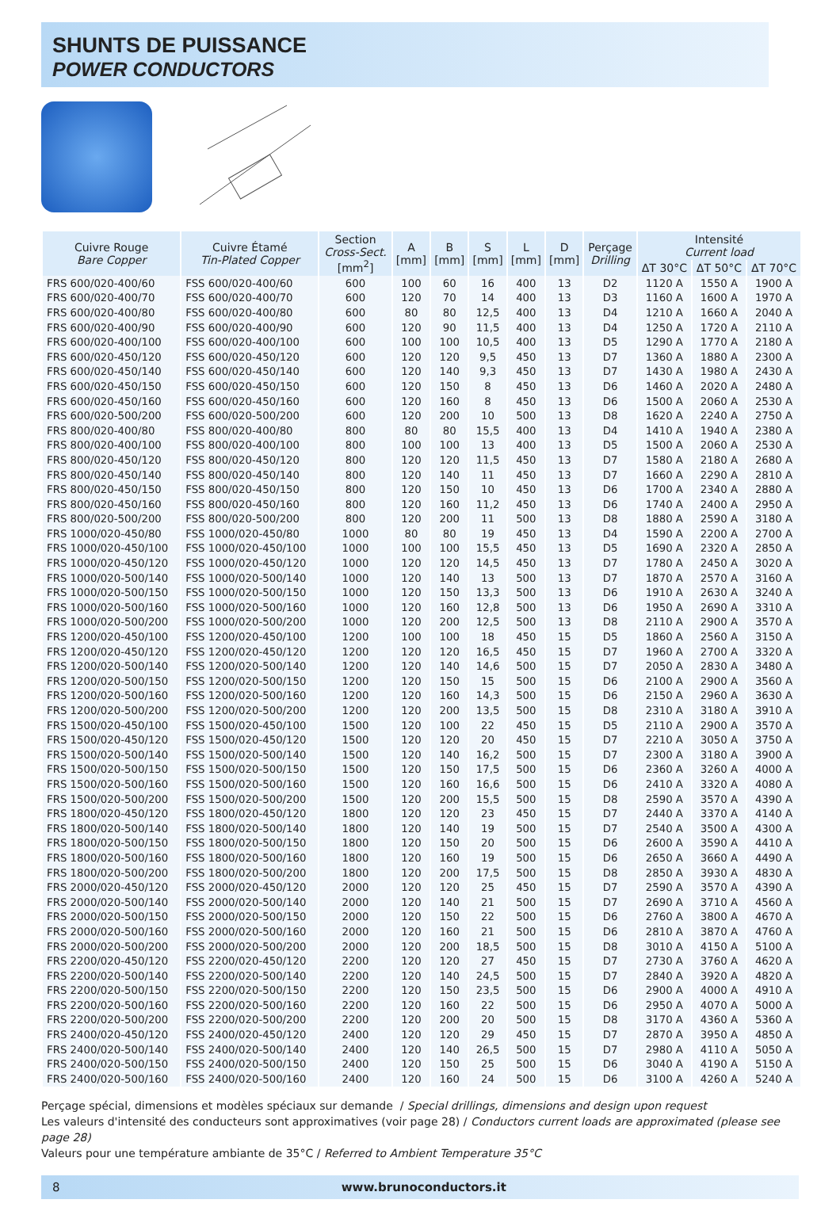SHUNTS DE PUISSANCE
POWER CONDUCTORS
| Cuivre Rouge Bare Copper | Cuivre Étamé Tin-Plated Copper | Section Cross-Sect. [mm<sup>2</sup>] | A [mm] | B [mm] | S [mm] | L [mm] | D [mm] | Perçage Drilling | Intensité Current load | | |
| --- | --- | --- | --- | --- | --- | --- | --- | --- | --- | --- | --- |
| | | | | | | | | | ΔT 30°C | ΔT 50°C | ΔT 70°C |
| FRS 600/020-400/60 | FSS 600/020-400/60 | 600 | 100 | 60 | 16 | 400 | 13 | D2 | 1120 A | 1550 A | 1900 A |
| FRS 600/020-400/70 | FSS 600/020-400/70 | 600 | 120 | 70 | 14 | 400 | 13 | D3 | 1160 A | 1600 A | 1970 A |
| FRS 600/020-400/80 | FSS 600/020-400/80 | 600 | 80 | 80 | 12,5 | 400 | 13 | D4 | 1210 A | 1660 A | 2040 A |
| FRS 600/020-400/90 | FSS 600/020-400/90 | 600 | 120 | 90 | 11,5 | 400 | 13 | D4 | 1250 A | 1720 A | 2110 A |
| FRS 600/020-400/100 | FSS 600/020-400/100 | 600 | 100 | 100 | 10,5 | 400 | 13 | D5 | 1290 A | 1770 A | 2180 A |
| FRS 600/020-450/120 | FSS 600/020-450/120 | 600 | 120 | 120 | 9,5 | 450 | 13 | D7 | 1360 A | 1880 A | 2300 A |
| FRS 600/020-450/140 | FSS 600/020-450/140 | 600 | 120 | 140 | 9,3 | 450 | 13 | D7 | 1430 A | 1980 A | 2430 A |
| FRS 600/020-450/150 | FSS 600/020-450/150 | 600 | 120 | 150 | 8 | 450 | 13 | D6 | 1460 A | 2020 A | 2480 A |
| FRS 600/020-450/160 | FSS 600/020-450/160 | 600 | 120 | 160 | 8 | 450 | 13 | D6 | 1500 A | 2060 A | 2530 A |
| FRS 600/020-500/200 | FSS 600/020-500/200 | 600 | 120 | 200 | 10 | 500 | 13 | D8 | 1620 A | 2240 A | 2750 A |
| FRS 800/020-400/80 | FSS 800/020-400/80 | 800 | 80 | 80 | 15,5 | 400 | 13 | D4 | 1410 A | 1940 A | 2380 A |
| FRS 800/020-400/100 | FSS 800/020-400/100 | 800 | 100 | 100 | 13 | 400 | 13 | D5 | 1500 A | 2060 A | 2530 A |
| FRS 800/020-450/120 | FSS 800/020-450/120 | 800 | 120 | 120 | 11,5 | 450 | 13 | D7 | 1580 A | 2180 A | 2680 A |
| FRS 800/020-450/140 | FSS 800/020-450/140 | 800 | 120 | 140 | 11 | 450 | 13 | D7 | 1660 A | 2290 A | 2810 A |
| FRS 800/020-450/150 | FSS 800/020-450/150 | 800 | 120 | 150 | 10 | 450 | 13 | D6 | 1700 A | 2340 A | 2880 A |
| FRS 800/020-450/160 | FSS 800/020-450/160 | 800 | 120 | 160 | 11,2 | 450 | 13 | D6 | 1740 A | 2400 A | 2950 A |
| FRS 800/020-500/200 | FSS 800/020-500/200 | 800 | 120 | 200 | 11 | 500 | 13 | D8 | 1880 A | 2590 A | 3180 A |
| FRS 1000/020-450/80 | FSS 1000/020-450/80 | 1000 | 80 | 80 | 19 | 450 | 13 | D4 | 1590 A | 2200 A | 2700 A |
| FRS 1000/020-450/100 | FSS 1000/020-450/100 | 1000 | 100 | 100 | 15,5 | 450 | 13 | D5 | 1690 A | 2320 A | 2850 A |
| FRS 1000/020-450/120 | FSS 1000/020-450/120 | 1000 | 120 | 120 | 14,5 | 450 | 13 | D7 | 1780 A | 2450 A | 3020 A |
| FRS 1000/020-500/140 | FSS 1000/020-500/140 | 1000 | 120 | 140 | 13 | 500 | 13 | D7 | 1870 A | 2570 A | 3160 A |
| FRS 1000/020-500/150 | FSS 1000/020-500/150 | 1000 | 120 | 150 | 13,3 | 500 | 13 | D6 | 1910 A | 2630 A | 3240 A |
| FRS 1000/020-500/160 | FSS 1000/020-500/160 | 1000 | 120 | 160 | 12,8 | 500 | 13 | D6 | 1950 A | 2690 A | 3310 A |
| FRS 1000/020-500/200 | FSS 1000/020-500/200 | 1000 | 120 | 200 | 12,5 | 500 | 13 | D8 | 2110 A | 2900 A | 3570 A |
| FRS 1200/020-450/100 | FSS 1200/020-450/100 | 1200 | 100 | 100 | 18 | 450 | 15 | D5 | 1860 A | 2560 A | 3150 A |
| FRS 1200/020-450/120 | FSS 1200/020-450/120 | 1200 | 120 | 120 | 16,5 | 450 | 15 | D7 | 1960 A | 2700 A | 3320 A |
| FRS 1200/020-500/140 | FSS 1200/020-500/140 | 1200 | 120 | 140 | 14,6 | 500 | 15 | D7 | 2050 A | 2830 A | 3480 A |
| FRS 1200/020-500/150 | FSS 1200/020-500/150 | 1200 | 120 | 150 | 15 | 500 | 15 | D6 | 2100 A | 2900 A | 3560 A |
| FRS 1200/020-500/160 | FSS 1200/020-500/160 | 1200 | 120 | 160 | 14,3 | 500 | 15 | D6 | 2150 A | 2960 A | 3630 A |
| FRS 1200/020-500/200 | FSS 1200/020-500/200 | 1200 | 120 | 200 | 13,5 | 500 | 15 | D8 | 2310 A | 3180 A | 3910 A |
| FRS 1500/020-450/100 | FSS 1500/020-450/100 | 1500 | 120 | 100 | 22 | 450 | 15 | D5 | 2110 A | 2900 A | 3570 A |
| FRS 1500/020-450/120 | FSS 1500/020-450/120 | 1500 | 120 | 120 | 20 | 450 | 15 | D7 | 2210 A | 3050 A | 3750 A |
| FRS 1500/020-500/140 | FSS 1500/020-500/140 | 1500 | 120 | 140 | 16,2 | 500 | 15 | D7 | 2300 A | 3180 A | 3900 A |
| FRS 1500/020-500/150 | FSS 1500/020-500/150 | 1500 | 120 | 150 | 17,5 | 500 | 15 | D6 | 2360 A | 3260 A | 4000 A |
| FRS 1500/020-500/160 | FSS 1500/020-500/160 | 1500 | 120 | 160 | 16,6 | 500 | 15 | D6 | 2410 A | 3320 A | 4080 A |
| FRS 1500/020-500/200 | FSS 1500/020-500/200 | 1500 | 120 | 200 | 15,5 | 500 | 15 | D8 | 2590 A | 3570 A | 4390 A |
| FRS 1800/020-450/120 | FSS 1800/020-450/120 | 1800 | 120 | 120 | 23 | 450 | 15 | D7 | 2440 A | 3370 A | 4140 A |
| FRS 1800/020-500/140 | FSS 1800/020-500/140 | 1800 | 120 | 140 | 19 | 500 | 15 | D7 | 2540 A | 3500 A | 4300 A |
| FRS 1800/020-500/150 | FSS 1800/020-500/150 | 1800 | 120 | 150 | 20 | 500 | 15 | D6 | 2600 A | 3590 A | 4410 A |
| FRS 1800/020-500/160 | FSS 1800/020-500/160 | 1800 | 120 | 160 | 19 | 500 | 15 | D6 | 2650 A | 3660 A | 4490 A |
| FRS 1800/020-500/200 | FSS 1800/020-500/200 | 1800 | 120 | 200 | 17,5 | 500 | 15 | D8 | 2850 A | 3930 A | 4830 A |
| FRS 2000/020-450/120 | FSS 2000/020-450/120 | 2000 | 120 | 120 | 25 | 450 | 15 | D7 | 2590 A | 3570 A | 4390 A |
| FRS 2000/020-500/140 | FSS 2000/020-500/140 | 2000 | 120 | 140 | 21 | 500 | 15 | D7 | 2690 A | 3710 A | 4560 A |
| FRS 2000/020-500/150 | FSS 2000/020-500/150 | 2000 | 120 | 150 | 22 | 500 | 15 | D6 | 2760 A | 3800 A | 4670 A |
| FRS 2000/020-500/160 | FSS 2000/020-500/160 | 2000 | 120 | 160 | 21 | 500 | 15 | D6 | 2810 A | 3870 A | 4760 A |
| FRS 2000/020-500/200 | FSS 2000/020-500/200 | 2000 | 120 | 200 | 18,5 | 500 | 15 | D8 | 3010 A | 4150 A | 5100 A |
| FRS 2200/020-450/120 | FSS 2200/020-450/120 | 2200 | 120 | 120 | 27 | 450 | 15 | D7 | 2730 A | 3760 A | 4620 A |
| FRS 2200/020-500/140 | FSS 2200/020-500/140 | 2200 | 120 | 140 | 24,5 | 500 | 15 | D7 | 2840 A | 3920 A | 4820 A |
| FRS 2200/020-500/150 | FSS 2200/020-500/150 | 2200 | 120 | 150 | 23,5 | 500 | 15 | D6 | 2900 A | 4000 A | 4910 A |
| FRS 2200/020-500/160 | FSS 2200/020-500/160 | 2200 | 120 | 160 | 22 | 500 | 15 | D6 | 2950 A | 4070 A | 5000 A |
| FRS 2200/020-500/200 | FSS 2200/020-500/200 | 2200 | 120 | 200 | 20 | 500 | 15 | D8 | 3170 A | 4360 A | 5360 A |
| FRS 2400/020-450/120 | FSS 2400/020-450/120 | 2400 | 120 | 120 | 29 | 450 | 15 | D7 | 2870 A | 3950 A | 4850 A |
| FRS 2400/020-500/140 | FSS 2400/020-500/140 | 2400 | 120 | 140 | 26,5 | 500 | 15 | D7 | 2980 A | 4110 A | 5050 A |
| FRS 2400/020-500/150 | FSS 2400/020-500/150 | 2400 | 120 | 150 | 25 | 500 | 15 | D6 | 3040 A | 4190 A | 5150 A |
| FRS 2400/020-500/160 | FSS 2400/020-500/160 | 2400 | 120 | 160 | 24 | 500 | 15 | D6 | 3100 A | 4260 A | 5240 A |
Perçage spécial, dimensions et modèles spéciaux sur demande / Special drillings, dimensions and design upon request
Les valeurs d'intensité des conducteurs sont approximatives (voir page 28) / Conductors current loads are approximated (please see page 28)
Valeurs pour une température ambiante de 35°C / Referred to Ambient Temperature 35°C
8 www.brunoconductors.it